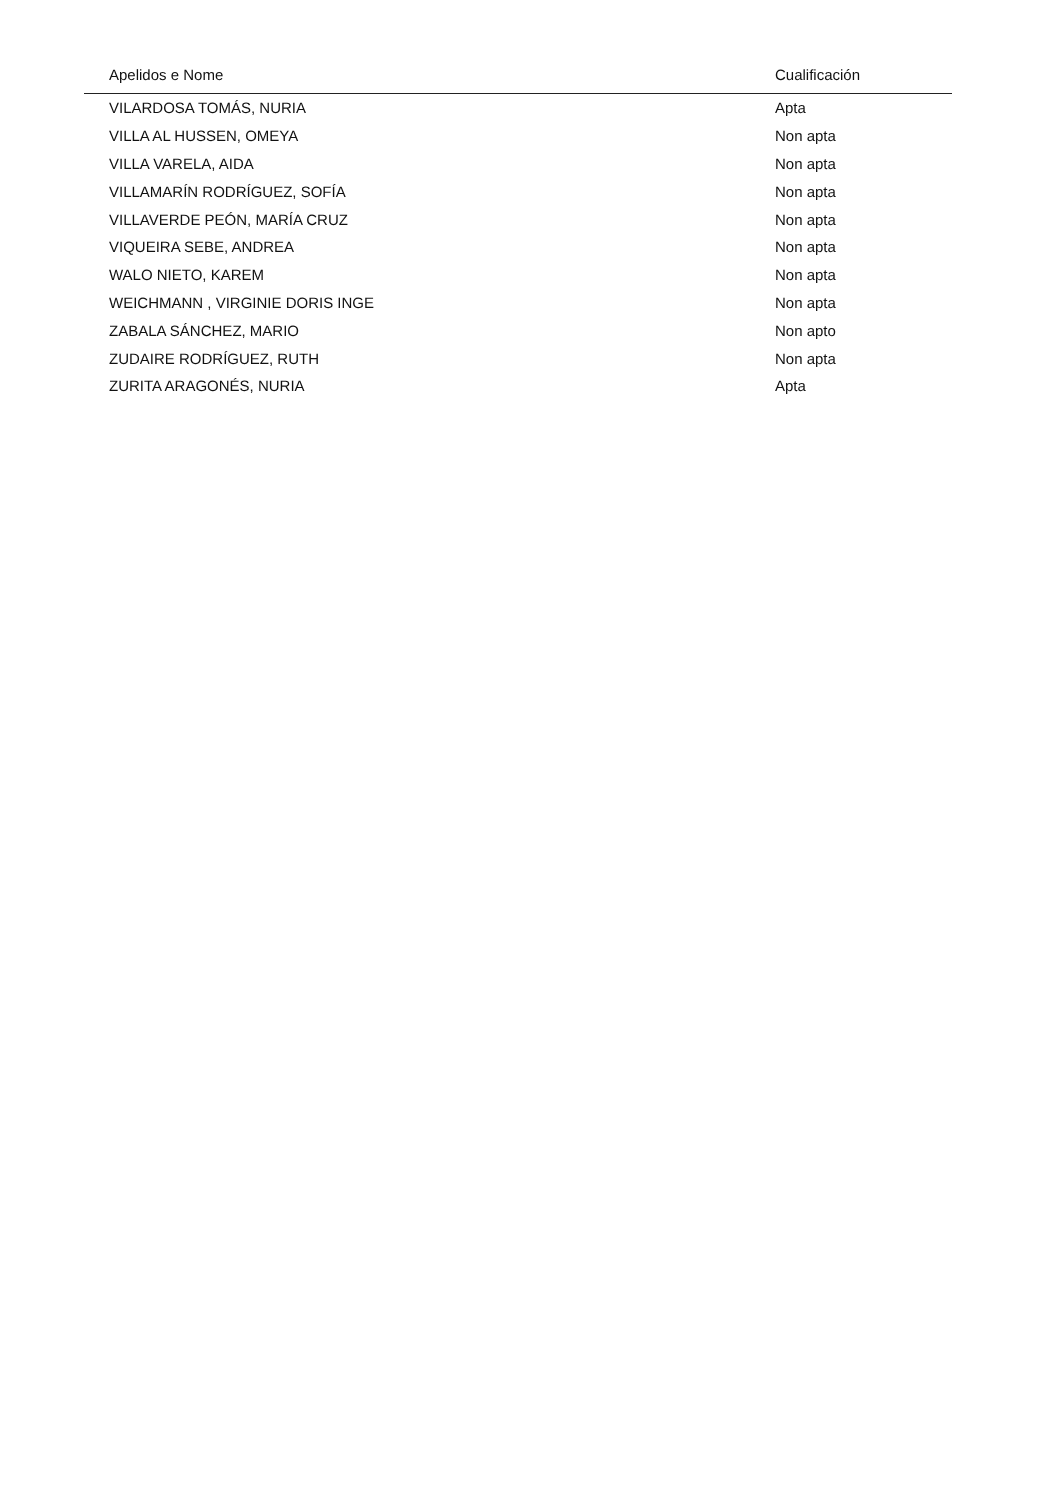| Apelidos e Nome | Cualificación |
| --- | --- |
| VILARDOSA TOMÁS, NURIA | Apta |
| VILLA AL HUSSEN, OMEYA | Non apta |
| VILLA VARELA, AIDA | Non apta |
| VILLAMARÍN RODRÍGUEZ, SOFÍA | Non apta |
| VILLAVERDE PEÓN, MARÍA CRUZ | Non apta |
| VIQUEIRA SEBE, ANDREA | Non apta |
| WALO NIETO, KAREM | Non apta |
| WEICHMANN , VIRGINIE DORIS INGE | Non apta |
| ZABALA SÁNCHEZ, MARIO | Non apto |
| ZUDAIRE RODRÍGUEZ, RUTH | Non apta |
| ZURITA ARAGONÉS, NURIA | Apta |